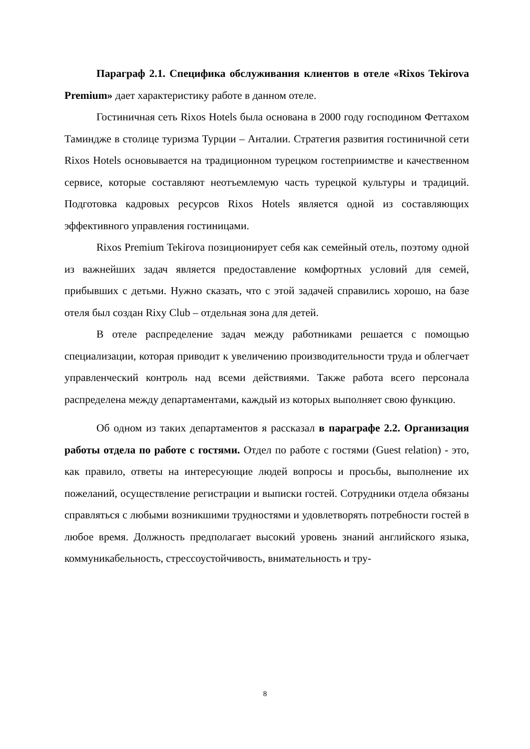Параграф 2.1. Специфика обслуживания клиентов в отеле «Rixos Tekirova Premium» дает характеристику работе в данном отеле.
Гостиничная сеть Rixos Hotels была основана в 2000 году господином Феттахом Таминдже в столице туризма Турции – Анталии. Стратегия развития гостиничной сети Rixos Hotels основывается на традиционном турецком гостеприимстве и качественном сервисе, которые составляют неотъемлемую часть турецкой культуры и традиций. Подготовка кадровых ресурсов Rixos Hotels является одной из составляющих эффективного управления гостиницами.
Rixos Premium Tekirova позиционирует себя как семейный отель, поэтому одной из важнейших задач является предоставление комфортных условий для семей, прибывших с детьми. Нужно сказать, что с этой задачей справились хорошо, на базе отеля был создан Rixy Club – отдельная зона для детей.
В отеле распределение задач между работниками решается с помощью специализации, которая приводит к увеличению производительности труда и облегчает управленческий контроль над всеми действиями. Также работа всего персонала распределена между департаментами, каждый из которых выполняет свою функцию.
Об одном из таких департаментов я рассказал в параграфе 2.2. Организация работы отдела по работе с гостями. Отдел по работе с гостями (Guest relation) - это, как правило, ответы на интересующие людей вопросы и просьбы, выполнение их пожеланий, осуществление регистрации и выписки гостей. Сотрудники отдела обязаны справляться с любыми возникшими трудностями и удовлетворять потребности гостей в любое время. Должность предполагает высокий уровень знаний английского языка, коммуникабельность, стрессоустойчивость, внимательность и тру-
8